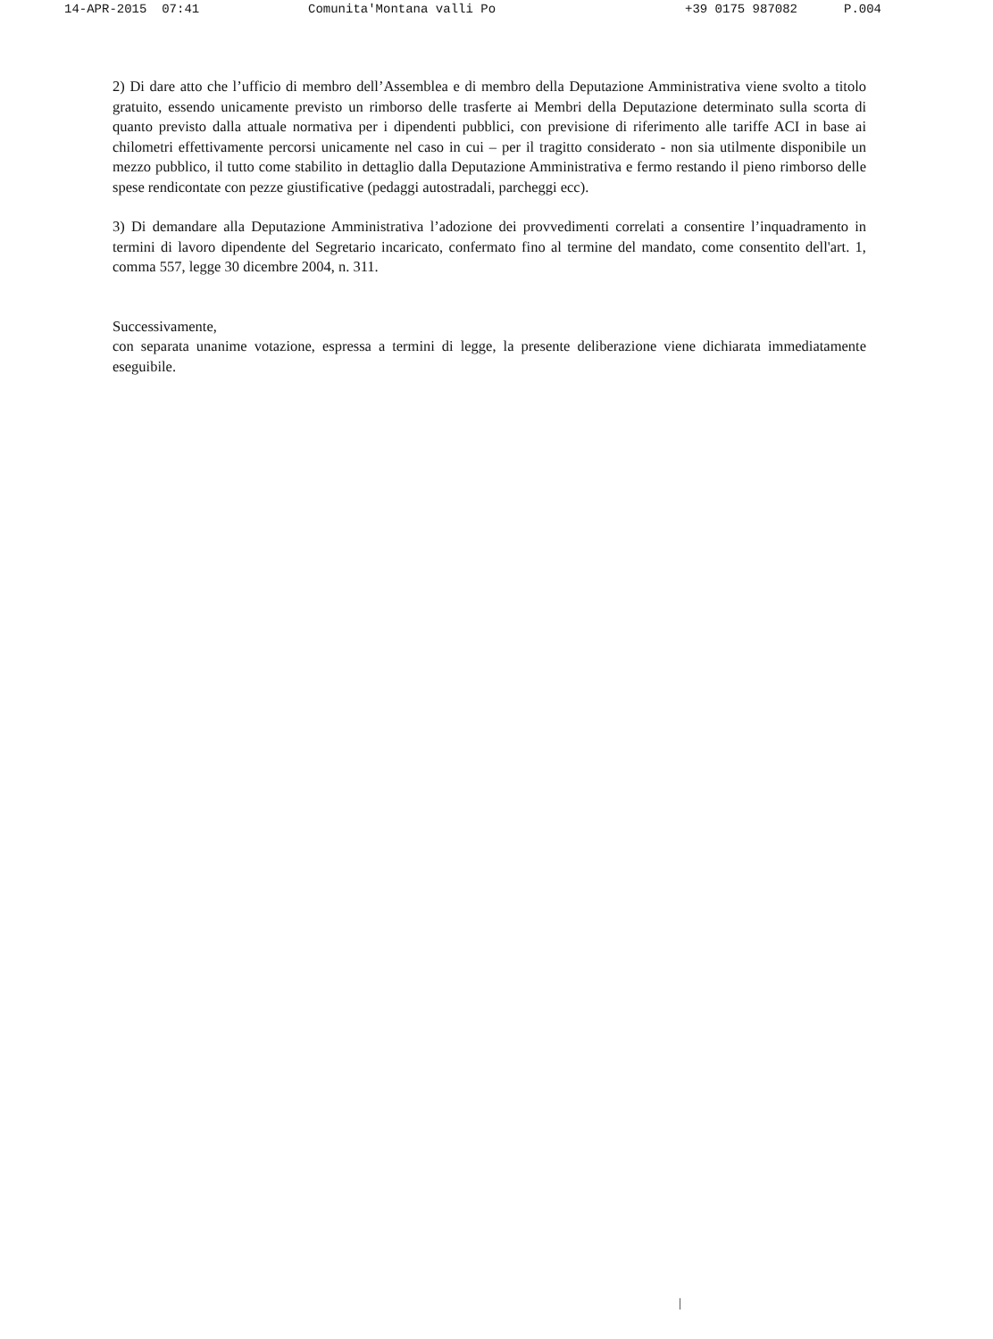14-APR-2015 07:41 Comunita'Montana valli Po +39 0175 987082 P.004
2) Di dare atto che l’ufficio di membro dell’Assemblea e di membro della Deputazione Amministrativa viene svolto a titolo gratuito, essendo unicamente previsto un rimborso delle trasferte ai Membri della Deputazione determinato sulla scorta di quanto previsto dalla attuale normativa per i dipendenti pubblici, con previsione di riferimento alle tariffe ACI in base ai chilometri effettivamente percorsi unicamente nel caso in cui – per il tragitto considerato - non sia utilmente disponibile un mezzo pubblico, il tutto come stabilito in dettaglio dalla Deputazione Amministrativa e fermo restando il pieno rimborso delle spese rendicontate con pezze giustificative (pedaggi autostradali, parcheggi ecc).
3) Di demandare alla Deputazione Amministrativa l’adozione dei provvedimenti correlati a consentire l’inquadramento in termini di lavoro dipendente del Segretario incaricato, confermato fino al termine del mandato, come consentito dell'art. 1, comma 557, legge 30 dicembre 2004, n. 311.
Successivamente,
con separata unanime votazione, espressa a termini di legge, la presente deliberazione viene dichiarata immediatamente eseguibile.
|